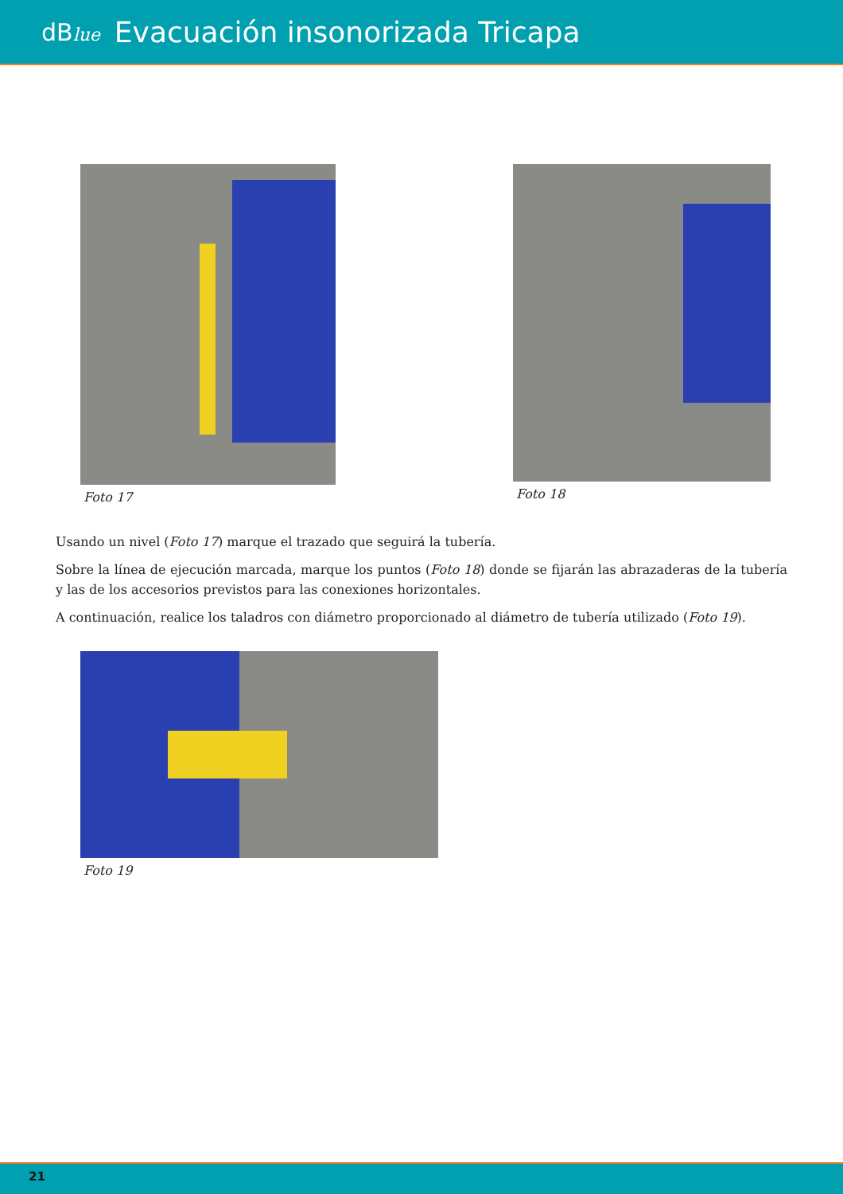dBlue Evacuación insonorizada Tricapa
Foto 17 Foto 18
Usando un nivel (Foto 17) marque el trazado que seguirá la tubería.
Sobre la línea de ejecución marcada, marque los puntos (Foto 18) donde se fijarán las abrazaderas de la tubería y las de los accesorios previstos para las conexiones horizontales.
A continuación, realice los taladros con diámetro proporcionado al diámetro de tubería utilizado (Foto 19).
Foto 19
21